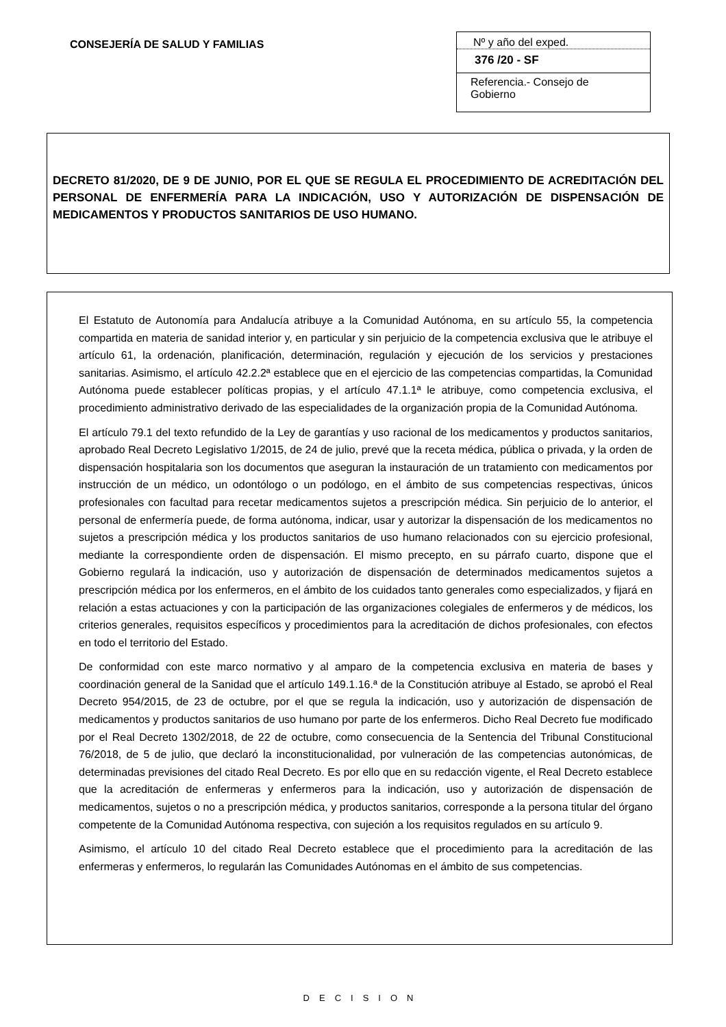CONSEJERÍA DE SALUD Y FAMILIAS
Nº y año del exped.
376 /20 - SF
Referencia.- Consejo de Gobierno
DECRETO 81/2020, DE 9 DE JUNIO, POR EL QUE SE REGULA EL PROCEDIMIENTO DE ACREDITACIÓN DEL PERSONAL DE ENFERMERÍA PARA LA INDICACIÓN, USO Y AUTORIZACIÓN DE DISPENSACIÓN DE MEDICAMENTOS Y PRODUCTOS SANITARIOS DE USO HUMANO.
El Estatuto de Autonomía para Andalucía atribuye a la Comunidad Autónoma, en su artículo 55, la competencia compartida en materia de sanidad interior y, en particular y sin perjuicio de la competencia exclusiva que le atribuye el artículo 61, la ordenación, planificación, determinación, regulación y ejecución de los servicios y prestaciones sanitarias. Asimismo, el artículo 42.2.2ª establece que en el ejercicio de las competencias compartidas, la Comunidad Autónoma puede establecer políticas propias, y el artículo 47.1.1ª le atribuye, como competencia exclusiva, el procedimiento administrativo derivado de las especialidades de la organización propia de la Comunidad Autónoma.
El artículo 79.1 del texto refundido de la Ley de garantías y uso racional de los medicamentos y productos sanitarios, aprobado Real Decreto Legislativo 1/2015, de 24 de julio, prevé que la receta médica, pública o privada, y la orden de dispensación hospitalaria son los documentos que aseguran la instauración de un tratamiento con medicamentos por instrucción de un médico, un odontólogo o un podólogo, en el ámbito de sus competencias respectivas, únicos profesionales con facultad para recetar medicamentos sujetos a prescripción médica. Sin perjuicio de lo anterior, el personal de enfermería puede, de forma autónoma, indicar, usar y autorizar la dispensación de los medicamentos no sujetos a prescripción médica y los productos sanitarios de uso humano relacionados con su ejercicio profesional, mediante la correspondiente orden de dispensación. El mismo precepto, en su párrafo cuarto, dispone que el Gobierno regulará la indicación, uso y autorización de dispensación de determinados medicamentos sujetos a prescripción médica por los enfermeros, en el ámbito de los cuidados tanto generales como especializados, y fijará en relación a estas actuaciones y con la participación de las organizaciones colegiales de enfermeros y de médicos, los criterios generales, requisitos específicos y procedimientos para la acreditación de dichos profesionales, con efectos en todo el territorio del Estado.
De conformidad con este marco normativo y al amparo de la competencia exclusiva en materia de bases y coordinación general de la Sanidad que el artículo 149.1.16.ª de la Constitución atribuye al Estado, se aprobó el Real Decreto 954/2015, de 23 de octubre, por el que se regula la indicación, uso y autorización de dispensación de medicamentos y productos sanitarios de uso humano por parte de los enfermeros. Dicho Real Decreto fue modificado por el Real Decreto 1302/2018, de 22 de octubre, como consecuencia de la Sentencia del Tribunal Constitucional 76/2018, de 5 de julio, que declaró la inconstitucionalidad, por vulneración de las competencias autonómicas, de determinadas previsiones del citado Real Decreto. Es por ello que en su redacción vigente, el Real Decreto establece que la acreditación de enfermeras y enfermeros para la indicación, uso y autorización de dispensación de medicamentos, sujetos o no a prescripción médica, y productos sanitarios, corresponde a la persona titular del órgano competente de la Comunidad Autónoma respectiva, con sujeción a los requisitos regulados en su artículo 9.
Asimismo, el artículo 10 del citado Real Decreto establece que el procedimiento para la acreditación de las enfermeras y enfermeros, lo regularán las Comunidades Autónomas en el ámbito de sus competencias.
DECISION